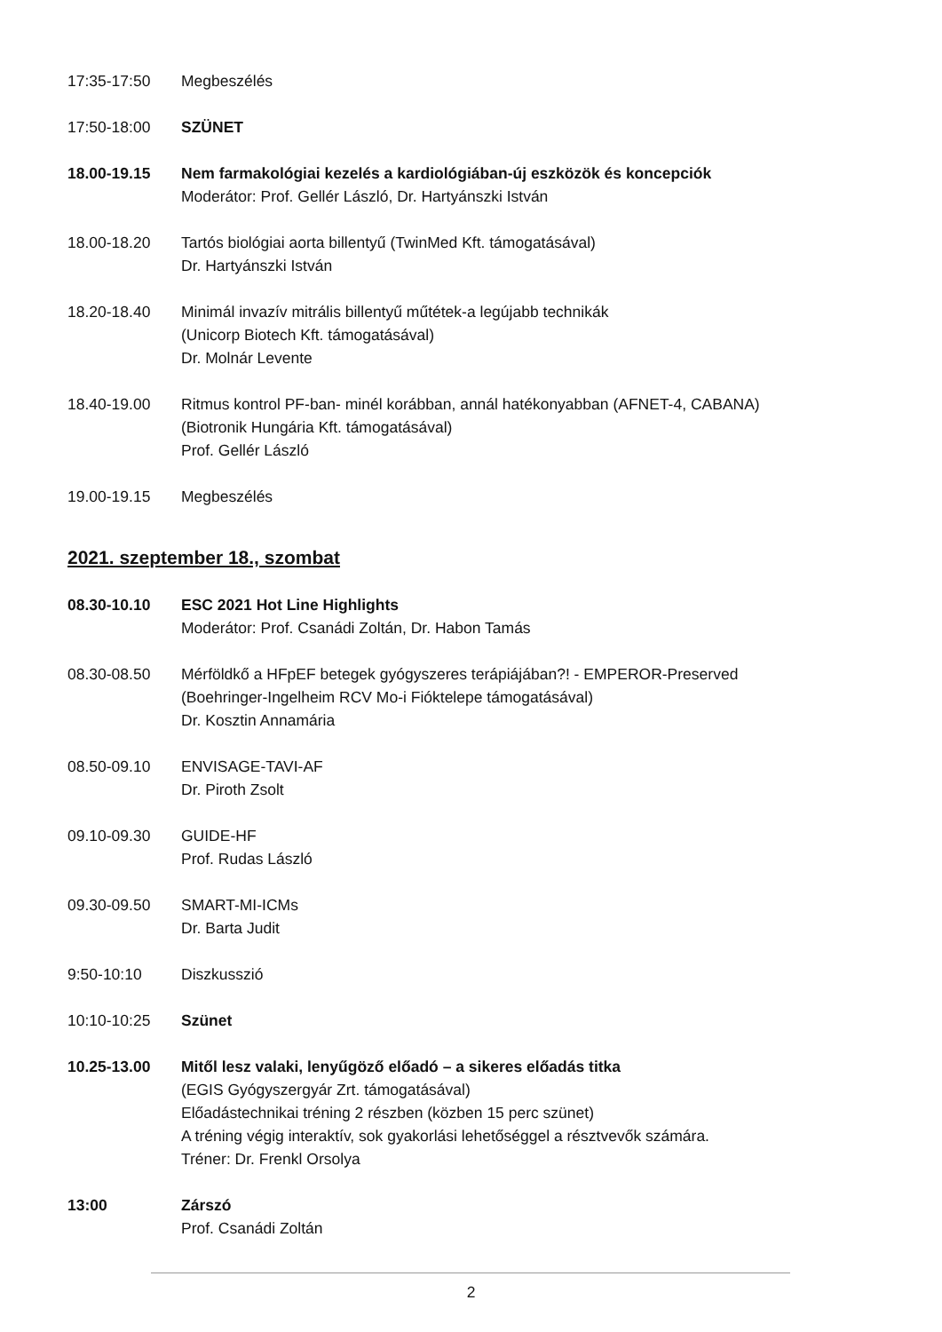17:35-17:50 Megbeszélés
17:50-18:00 SZÜNET
18.00-19.15 Nem farmakológiai kezelés a kardiológiában-új eszközök és koncepciók
Moderátor: Prof. Gellér László, Dr. Hartyánszki István
18.00-18.20 Tartós biológiai aorta billentyű (TwinMed Kft. támogatásával)
Dr. Hartyánszki István
18.20-18.40 Minimál invazív mitrális billentyű műtétek-a legújabb technikák
(Unicorp Biotech Kft. támogatásával)
Dr. Molnár Levente
18.40-19.00 Ritmus kontrol PF-ban- minél korábban, annál hatékonyabban (AFNET-4, CABANA)
(Biotronik Hungária Kft. támogatásával)
Prof. Gellér László
19.00-19.15 Megbeszélés
2021. szeptember 18., szombat
08.30-10.10 ESC 2021 Hot Line Highlights
Moderátor: Prof. Csanádi Zoltán, Dr. Habon Tamás
08.30-08.50 Mérföldkő a HFpEF betegek gyógyszeres terápiájában?! - EMPEROR-Preserved
(Boehringer-Ingelheim RCV Mo-i Fióktelepe támogatásával)
Dr. Kosztin Annamária
08.50-09.10 ENVISAGE-TAVI-AF
Dr. Piroth Zsolt
09.10-09.30 GUIDE-HF
Prof. Rudas László
09.30-09.50 SMART-MI-ICMs
Dr. Barta Judit
9:50-10:10 Diszkusszió
10:10-10:25 Szünet
10.25-13.00 Mitől lesz valaki, lenyűgöző előadó – a sikeres előadás titka
(EGIS Gyógyszergyár Zrt. támogatásával)
Előadástechnikai tréning 2 részben (közben 15 perc szünet)
A tréning végig interaktív, sok gyakorlási lehetőséggel a résztvevők számára.
Tréner: Dr. Frenkl Orsolya
13:00 Zárszó
Prof. Csanádi Zoltán
2